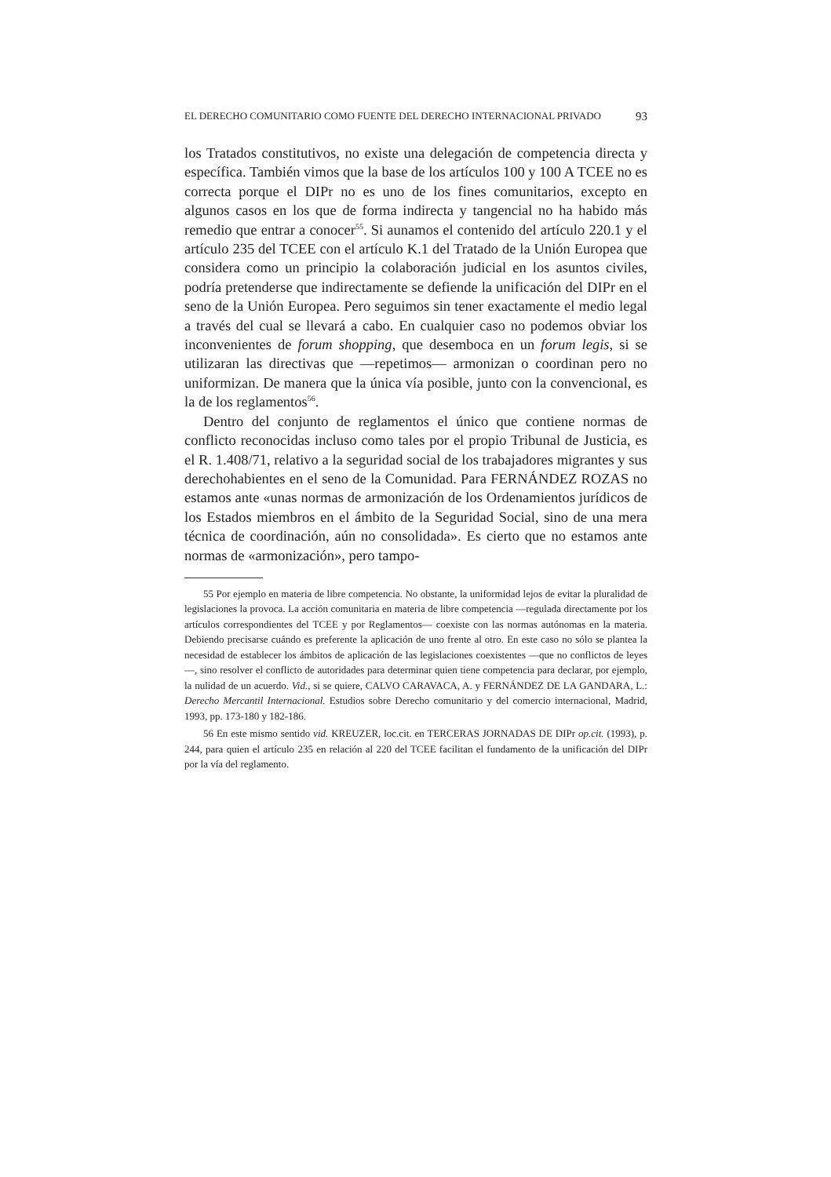EL DERECHO COMUNITARIO COMO FUENTE DEL DERECHO INTERNACIONAL PRIVADO 93
los Tratados constitutivos, no existe una delegación de competencia directa y específica. También vimos que la base de los artículos 100 y 100 A TCEE no es correcta porque el DIPr no es uno de los fines comunitarios, excepto en algunos casos en los que de forma indirecta y tangencial no ha habido más remedio que entrar a conocer<sup>55</sup>. Si aunamos el contenido del artículo 220.1 y el artículo 235 del TCEE con el artículo K.1 del Tratado de la Unión Europea que considera como un principio la colaboración judicial en los asuntos civiles, podría pretenderse que indirectamente se defiende la unificación del DIPr en el seno de la Unión Europea. Pero seguimos sin tener exactamente el medio legal a través del cual se llevará a cabo. En cualquier caso no podemos obviar los inconvenientes de forum shopping, que desemboca en un forum legis, si se utilizaran las directivas que —repetimos— armonizan o coordinan pero no uniformizan. De manera que la única vía posible, junto con la convencional, es la de los reglamentos<sup>56</sup>.
Dentro del conjunto de reglamentos el único que contiene normas de conflicto reconocidas incluso como tales por el propio Tribunal de Justicia, es el R. 1.408/71, relativo a la seguridad social de los trabajadores migrantes y sus derechohabientes en el seno de la Comunidad. Para FERNÁNDEZ ROZAS no estamos ante «unas normas de armonización de los Ordenamientos jurídicos de los Estados miembros en el ámbito de la Seguridad Social, sino de una mera técnica de coordinación, aún no consolidada». Es cierto que no estamos ante normas de «armonización», pero tampo-
55 Por ejemplo en materia de libre competencia. No obstante, la uniformidad lejos de evitar la pluralidad de legislaciones la provoca. La acción comunitaria en materia de libre competencia —regulada directamente por los artículos correspondientes del TCEE y por Reglamentos— coexiste con las normas autónomas en la materia. Debiendo precisarse cuándo es preferente la aplicación de uno frente al otro. En este caso no sólo se plantea la necesidad de establecer los ámbitos de aplicación de las legislaciones coexistentes —que no conflictos de leyes—, sino resolver el conflicto de autoridades para determinar quien tiene competencia para declarar, por ejemplo, la nulidad de un acuerdo. Vid., si se quiere, CALVO CARAVACA, A. y FERNÁNDEZ DE LA GANDARA, L.: Derecho Mercantil Internacional. Estudios sobre Derecho comunitario y del comercio internacional, Madrid, 1993, pp. 173-180 y 182-186.
56 En este mismo sentido vid. KREUZER, loc.cit. en TERCERAS JORNADAS DE DIPr op.cit. (1993), p. 244, para quien el artículo 235 en relación al 220 del TCEE facilitan el fundamento de la unificación del DIPr por la vía del reglamento.